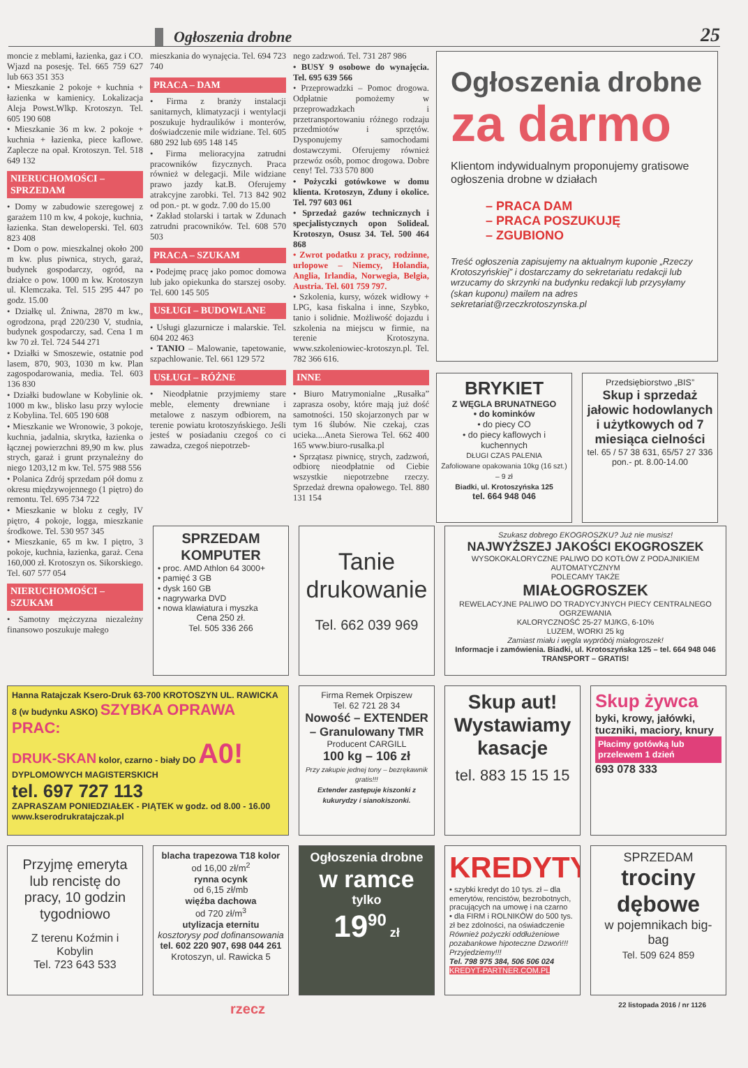Ogłoszenia drobne 25
moncie z meblami, łazienka, gaz i CO. Wjazd na posesję. Tel. 665 759 627 lub 663 351 353
• Mieszkanie 2 pokoje + kuchnia + łazienka w kamienicy. Lokalizacja Aleja Powst.Wlkp. Krotoszyn. Tel. 605 190 608
• Mieszkanie 36 m kw. 2 pokoje + kuchnia + łazienka, piece kaflowe. Zaplecze na opał. Krotoszyn. Tel. 518 649 132
NIERUCHOMOŚCI – SPRZEDAM
• Domy w zabudowie szeregowej z garażem 110 m kw, 4 pokoje, kuchnia, łazienka. Stan deweloperski. Tel. 603 823 408
• Dom o pow. mieszkalnej około 200 m kw. plus piwnica, strych, garaż, budynek gospodarczy, ogród, na działce o pow. 1000 m kw. Krotoszyn ul. Klemczaka. Tel. 515 295 447 po godz. 15.00
• Działkę ul. Żniwna, 2870 m kw., ogrodzona, prąd 220/230 V, studnia, budynek gospodarczy, sad. Cena 1 m kw 70 zł. Tel. 724 544 271
• Działki w Smoszewie, ostatnie pod lasem, 870, 903, 1030 m kw. Plan zagospodarowania, media. Tel. 603 136 830
• Działki budowlane w Kobylinie ok. 1000 m kw., blisko lasu przy wylocie z Kobylina. Tel. 605 190 608
• Mieszkanie we Wronowie, 3 pokoje, kuchnia, jadalnia, skrytka, łazienka o łącznej powierzchni 89,90 m kw. plus strych, garaż i grunt przynależny do niego 1203,12 m kw. Tel. 575 988 556
• Polanica Zdrój sprzedam pół domu z okresu międzywojennego (1 piętro) do remontu. Tel. 695 734 722
• Mieszkanie w bloku z cegły, IV piętro, 4 pokoje, logga, mieszkanie środkowe. Tel. 530 957 345
• Mieszkanie, 65 m kw. I piętro, 3 pokoje, kuchnia, łazienka, garaż. Cena 160,000 zł. Krotoszyn os. Sikorskiego. Tel. 607 577 054
NIERUCHOMOŚCI – SZUKAM
• Samotny mężczyzna niezależny finansowo poszukuje małego
mieszkania do wynajęcia. Tel. 694 723 740
PRACA – DAM
• Firma z branży instalacji sanitarnych, klimatyzacji i wentylacji poszukuje hydraulików i monterów, doświadczenie mile widziane. Tel. 605 680 292 lub 695 148 145
• Firma melioracyjna zatrudni pracowników fizycznych. Praca również w delegacji. Mile widziane prawo jazdy kat.B. Oferujemy atrakcyjne zarobki. Tel. 713 842 902 od pon.- pt. w godz. 7.00 do 15.00
• Zakład stolarski i tartak w Zdunach zatrudni pracowników. Tel. 608 570 503
PRACA – SZUKAM
• Podejmę pracę jako pomoc domowa lub jako opiekunka do starszej osoby. Tel. 600 145 505
USŁUGI – BUDOWLANE
• Usługi glazurnicze i malarskie. Tel. 604 202 463
• TANIO – Malowanie, tapetowanie, szpachlowanie. Tel. 661 129 572
USŁUGI – RÓŻNE
• Nieodpłatnie przyjmiemy stare meble, elementy drewniane i metalowe z naszym odbiorem, na terenie powiatu krotoszyńskiego. Jeśli jesteś w posiadaniu czegoś co ci zawadza, czegoś niepotrzeb-
nego zadzwoń. Tel. 731 287 986
• BUSY 9 osobowe do wynajęcia. Tel. 695 639 566
• Przeprowadzki – Pomoc drogowa. Odpłatnie pomożemy w przeprowadzkach i przetransportowaniu różnego rodzaju przedmiotów i sprzętów. Dysponujemy samochodami dostawczymi. Oferujemy również przewóz osób, pomoc drogowa. Dobre ceny! Tel. 733 570 800
• Pożyczki gotówkowe w domu klienta. Krotoszyn, Zduny i okolice. Tel. 797 603 061
• Sprzedaż gazów technicznych i specjalistycznych opon Solideal. Krotoszyn, Osusz 34. Tel. 500 464 868
• Zwrot podatku z pracy, rodzinne, urlopowe – Niemcy, Holandia, Anglia, Irlandia, Norwegia, Belgia, Austria. Tel. 601 759 797.
• Szkolenia, kursy, wózek widłowy + LPG, kasa fiskalna i inne, Szybko, tanio i solidnie. Możliwość dojazdu i szkolenia na miejscu w firmie, na terenie Krotoszyna. www.szkoleniowiec-krotoszyn.pl. Tel. 782 366 616.
INNE
• Biuro Matrymonialne „Rusałka” zaprasza osoby, które mają już dość samotności. 150 skojarzonych par w tym 16 ślubów. Nie czekaj, czas ucieka....Aneta Sierowa Tel. 662 400 165 www.biuro-rusalka.pl
• Sprzątasz piwnicę, strych, zadzwoń, odbiorę nieodpłatnie od Ciebie wszystkie niepotrzebne rzeczy. Sprzedaż drewna opałowego. Tel. 880 131 154
Ogłoszenia drobne
za darmo
Klientom indywidualnym proponujemy gratisowe ogłoszenia drobne w działach
– PRACA DAM
– PRACA POSZUKUJĘ
– ZGUBIONO
Treść ogłoszenia zapisujemy na aktualnym kuponie „Rzeczy Krotoszyńskiej” i dostarczamy do sekretariatu redakcji lub wrzucamy do skrzynki na budynku redakcji lub przysyłamy (skan kuponu) mailem na adres sekretariat@rzeczkrotoszynska.pl
BRYKIET
Z WĘGLA BRUNATNEGO
• do kominków
• do piecy CO
• do piecy kaflowych i kuchennych
DŁUGI CZAS PALENIA
Zafoliowane opakowania 10kg (16 szt.) – 9 zł
Biadki, ul. Krotoszyńska 125
tel. 664 948 046
Przedsiębiorstwo „BIS”
Skup i sprzedaż jałowic hodowlanych i użytkowych od 7 miesiąca cielności
tel. 65 / 57 38 631, 65/57 27 336
pon.- pt. 8.00-14.00
SPRZEDAM KOMPUTER
• proc. AMD Athlon 64 3000+
• pamięć 3 GB
• dysk 160 GB
• nagrywarka DVD
• nowa klawiatura i myszka
Cena 250 zł.
Tel. 505 336 266
Tanie drukowanie
Tel. 662 039 969
Szukasz dobrego EKOGROSZKU? Już nie musisz!
NAJWYŻSZEJ JAKOŚCI EKOGROSZEK
WYSOKOKALORYCZNE PALIWO DO KOTŁÓW Z PODAJNIKIEM AUTOMATYCZNYM
POLECAMY TAKŻE
MIAŁOGROSZEK
REWELACYJNE PALIWO DO TRADYCYJNYCH PIECY CENTRALNEGO OGRZEWANIA
KALORYCZNOŚĆ 25-27 MJ/KG, 6-10%
LUZEM, WORKI 25 kg
Zamiast miału i węgla wypróbój miałogroszek!
Informacje i zamówienia. Biadki, ul. Krotoszyńska 125 – tel. 664 948 046
TRANSPORT – GRATIS!
Hanna Ratajczak Ksero-Druk 63-700 KROTOSZYN UL. RAWICKA 8 (w budynku ASKO) SZYBKA OPRAWA PRAC:
DRUK-SKAN kolor, czarno - biały DO A0!
DYPLOMOWYCH MAGISTERSKICH
tel. 697 727 113
ZAPRASZAM PONIEDZIAŁEK - PIĄTEK w godz. od 8.00 - 16.00
www.kserodrukratajczak.pl
Firma Remek Orpiszew
Tel. 62 721 28 34
Nowość – EXTENDER – Granulowany TMR
Producent CARGILL
100 kg – 106 zł
Przy zakupie jednej tony – bezrękawnik gratis!!!
Extender zastępuje kiszonki z kukurydzy i sianokiszonki.
Skup aut!
Wystawiamy kasacje
tel. 883 15 15 15
Skup żywca
byki, krowy, jałówki, tuczniki, maciory, knury
Płacimy gotówką lub przelewem 1 dzień
693 078 333
Przyjmę emeryta lub rencistę do pracy, 10 godzin tygodniowo
Z terenu Koźmin i Kobylin
Tel. 723 643 533
blacha trapezowa T18 kolor
od 16,00 zł/m<sup>2</sup>
rynna ocynk
od 6,15 zł/mb
więźba dachowa
od 720 zł/m<sup>3</sup>
utylizacja eternitu
kosztorysy pod dofinansowania
tel. 602 220 907, 698 044 261
Krotoszyn, ul. Rawicka 5
Ogłoszenia drobne
w ramce
tylko
19<sup>90</sup> zł
KREDYTY
• szybki kredyt do 10 tys. zł – dla emerytów, rencistów, bezrobotnych, pracujących na umowę i na czarno
• dla FIRM i ROLNIKÓW do 500 tys. zł bez zdolności, na oświadczenie
Również pożyczki oddłużeniowe pozabankowe hipoteczne Dzwoń!!! Przyjedziemy!!!
Tel. 798 975 384, 506 506 024
KREDYT-PARTNER.COM.PL
SPRZEDAM
trociny dębowe
w pojemnikach big-bag
Tel. 509 624 859
rzecz 22 listopada 2016 / nr 1126